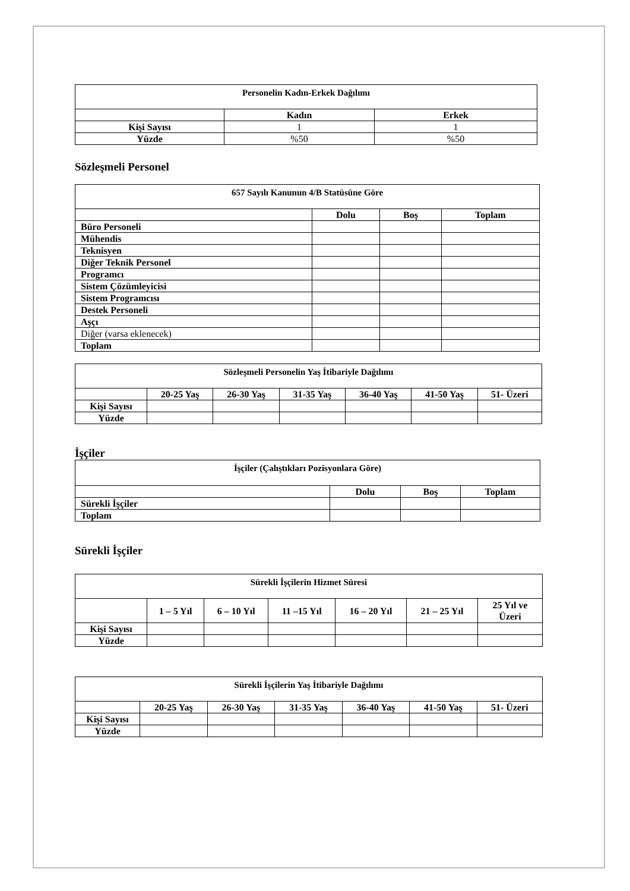| Personelin Kadın-Erkek Dağılımı | | |
| --- | --- | --- |
| | Kadın | Erkek |
| Kişi Sayısı | 1 | 1 |
| Yüzde | %50 | %50 |
Sözleşmeli Personel
| 657 Sayılı Kanunun 4/B Statüsüne Göre | | | |
| --- | --- | --- | --- |
| | Dolu | Boş | Toplam |
| Büro Personeli | | | |
| Mühendis | | | |
| Teknisyen | | | |
| Diğer Teknik Personel | | | |
| Programcı | | | |
| Sistem Çözümleyicisi | | | |
| Sistem Programcısı | | | |
| Destek Personeli | | | |
| Aşçı | | | |
| Diğer (varsa eklenecek) | | | |
| Toplam | | | |
| Sözleşmeli Personelin Yaş İtibariyle Dağılımı | | | | | | |
| --- | --- | --- | --- | --- | --- | --- |
| | 20-25 Yaş | 26-30 Yaş | 31-35 Yaş | 36-40 Yaş | 41-50 Yaş | 51- Üzeri |
| Kişi Sayısı | | | | | | |
| Yüzde | | | | | | |
İşçiler
| İşçiler (Çalıştıkları Pozisyonlara Göre) | | | |
| --- | --- | --- | --- |
| | Dolu | Boş | Toplam |
| Sürekli İşçiler | | | |
| Toplam | | | |
Sürekli İşçiler
| Sürekli İşçilerin Hizmet Süresi | | | | | | |
| --- | --- | --- | --- | --- | --- | --- |
| | 1 – 5 Yıl | 6 – 10 Yıl | 11 –15 Yıl | 16 – 20 Yıl | 21 – 25 Yıl | 25 Yıl ve Üzeri |
| Kişi Sayısı | | | | | | |
| Yüzde | | | | | | |
| Sürekli İşçilerin Yaş İtibariyle Dağılımı | | | | | | |
| --- | --- | --- | --- | --- | --- | --- |
| | 20-25 Yaş | 26-30 Yaş | 31-35 Yaş | 36-40 Yaş | 41-50 Yaş | 51- Üzeri |
| Kişi Sayısı | | | | | | |
| Yüzde | | | | | | |